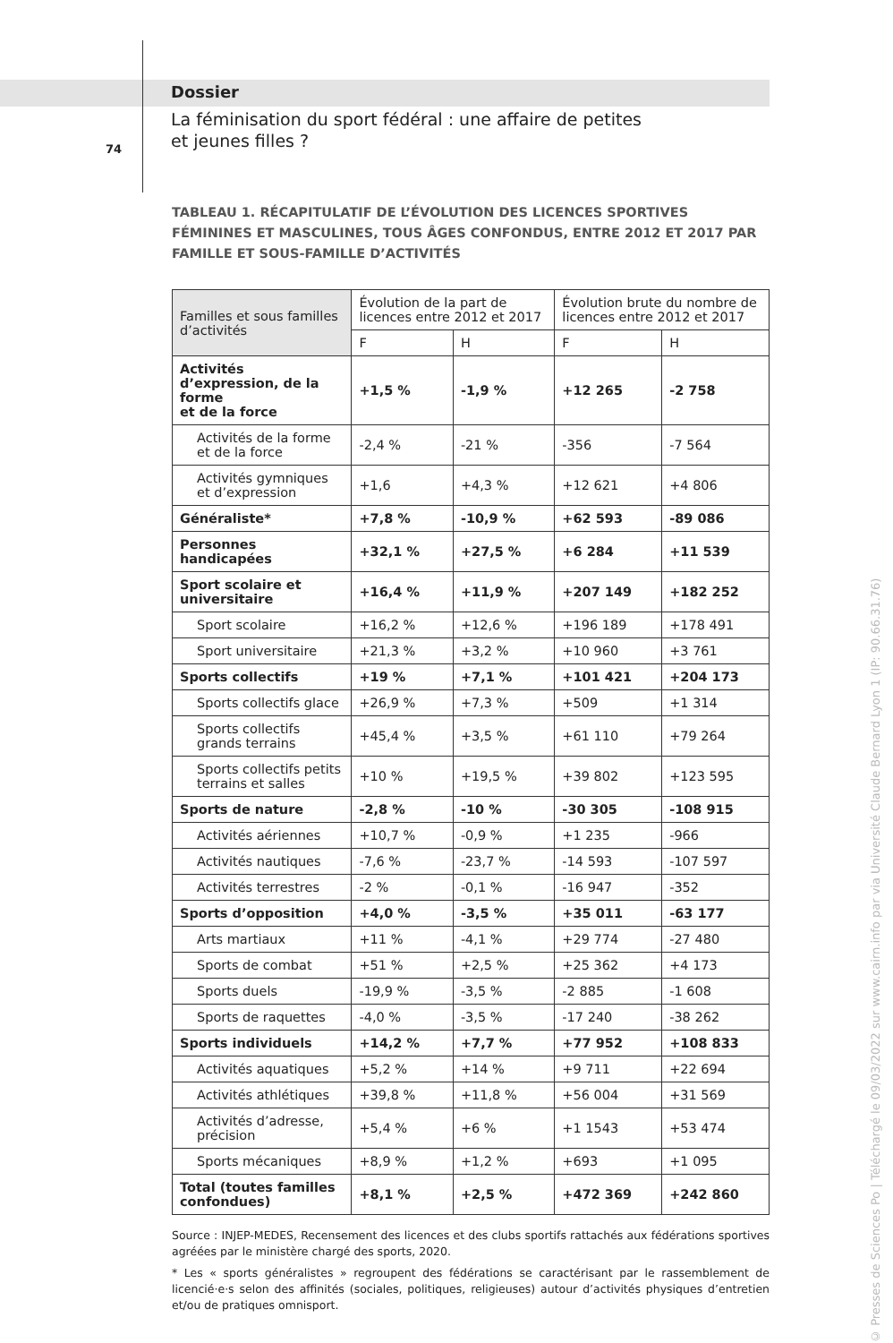Dossier
La féminisation du sport fédéral : une affaire de petites
et jeunes filles ?
74
TABLEAU 1. RÉCAPITULATIF DE L’ÉVOLUTION DES LICENCES SPORTIVES FÉMININES ET MASCULINES, TOUS ÂGES CONFONDUS, ENTRE 2012 ET 2017 PAR FAMILLE ET SOUS-FAMILLE D’ACTIVITÉS
| Familles et sous familles d’activités | Évolution de la part de licences entre 2012 et 2017 | | Évolution brute du nombre de licences entre 2012 et 2017 | |
| --- | --- | --- | --- | --- |
| | F | H | F | H |
| Activités d’expression, de la forme et de la force | +1,5 % | -1,9 % | +12 265 | -2 758 |
| Activités de la forme et de la force | -2,4 % | -21 % | -356 | -7 564 |
| Activités gymniques et d’expression | +1,6 | +4,3 % | +12 621 | +4 806 |
| Généraliste* | +7,8 % | -10,9 % | +62 593 | -89 086 |
| Personnes handicapées | +32,1 % | +27,5 % | +6 284 | +11 539 |
| Sport scolaire et universitaire | +16,4 % | +11,9 % | +207 149 | +182 252 |
| Sport scolaire | +16,2 % | +12,6 % | +196 189 | +178 491 |
| Sport universitaire | +21,3 % | +3,2 % | +10 960 | +3 761 |
| Sports collectifs | +19 % | +7,1 % | +101 421 | +204 173 |
| Sports collectifs glace | +26,9 % | +7,3 % | +509 | +1 314 |
| Sports collectifs grands terrains | +45,4 % | +3,5 % | +61 110 | +79 264 |
| Sports collectifs petits terrains et salles | +10 % | +19,5 % | +39 802 | +123 595 |
| Sports de nature | -2,8 % | -10 % | -30 305 | -108 915 |
| Activités aériennes | +10,7 % | -0,9 % | +1 235 | -966 |
| Activités nautiques | -7,6 % | -23,7 % | -14 593 | -107 597 |
| Activités terrestres | -2 % | -0,1 % | -16 947 | -352 |
| Sports d’opposition | +4,0 % | -3,5 % | +35 011 | -63 177 |
| Arts martiaux | +11 % | -4,1 % | +29 774 | -27 480 |
| Sports de combat | +51 % | +2,5 % | +25 362 | +4 173 |
| Sports duels | -19,9 % | -3,5 % | -2 885 | -1 608 |
| Sports de raquettes | -4,0 % | -3,5 % | -17 240 | -38 262 |
| Sports individuels | +14,2 % | +7,7 % | +77 952 | +108 833 |
| Activités aquatiques | +5,2 % | +14 % | +9 711 | +22 694 |
| Activités athlétiques | +39,8 % | +11,8 % | +56 004 | +31 569 |
| Activités d’adresse, précision | +5,4 % | +6 % | +1 1543 | +53 474 |
| Sports mécaniques | +8,9 % | +1,2 % | +693 | +1 095 |
| Total (toutes familles confondues) | +8,1 % | +2,5 % | +472 369 | +242 860 |
Source : INJEP-MEDES, Recensement des licences et des clubs sportifs rattachés aux fédérations sportives agréées par le ministère chargé des sports, 2020.
* Les « sports généralistes » regroupent des fédérations se caractérisant par le rassemblement de licencié·e·s selon des affinités (sociales, politiques, religieuses) autour d’activités physiques d’entretien et/ou de pratiques omnisport.
© Presses de Sciences Po | Téléchargé le 09/03/2022 sur www.cairn.info par via Université Claude Bernard Lyon 1 (IP: 90.66.31.76)